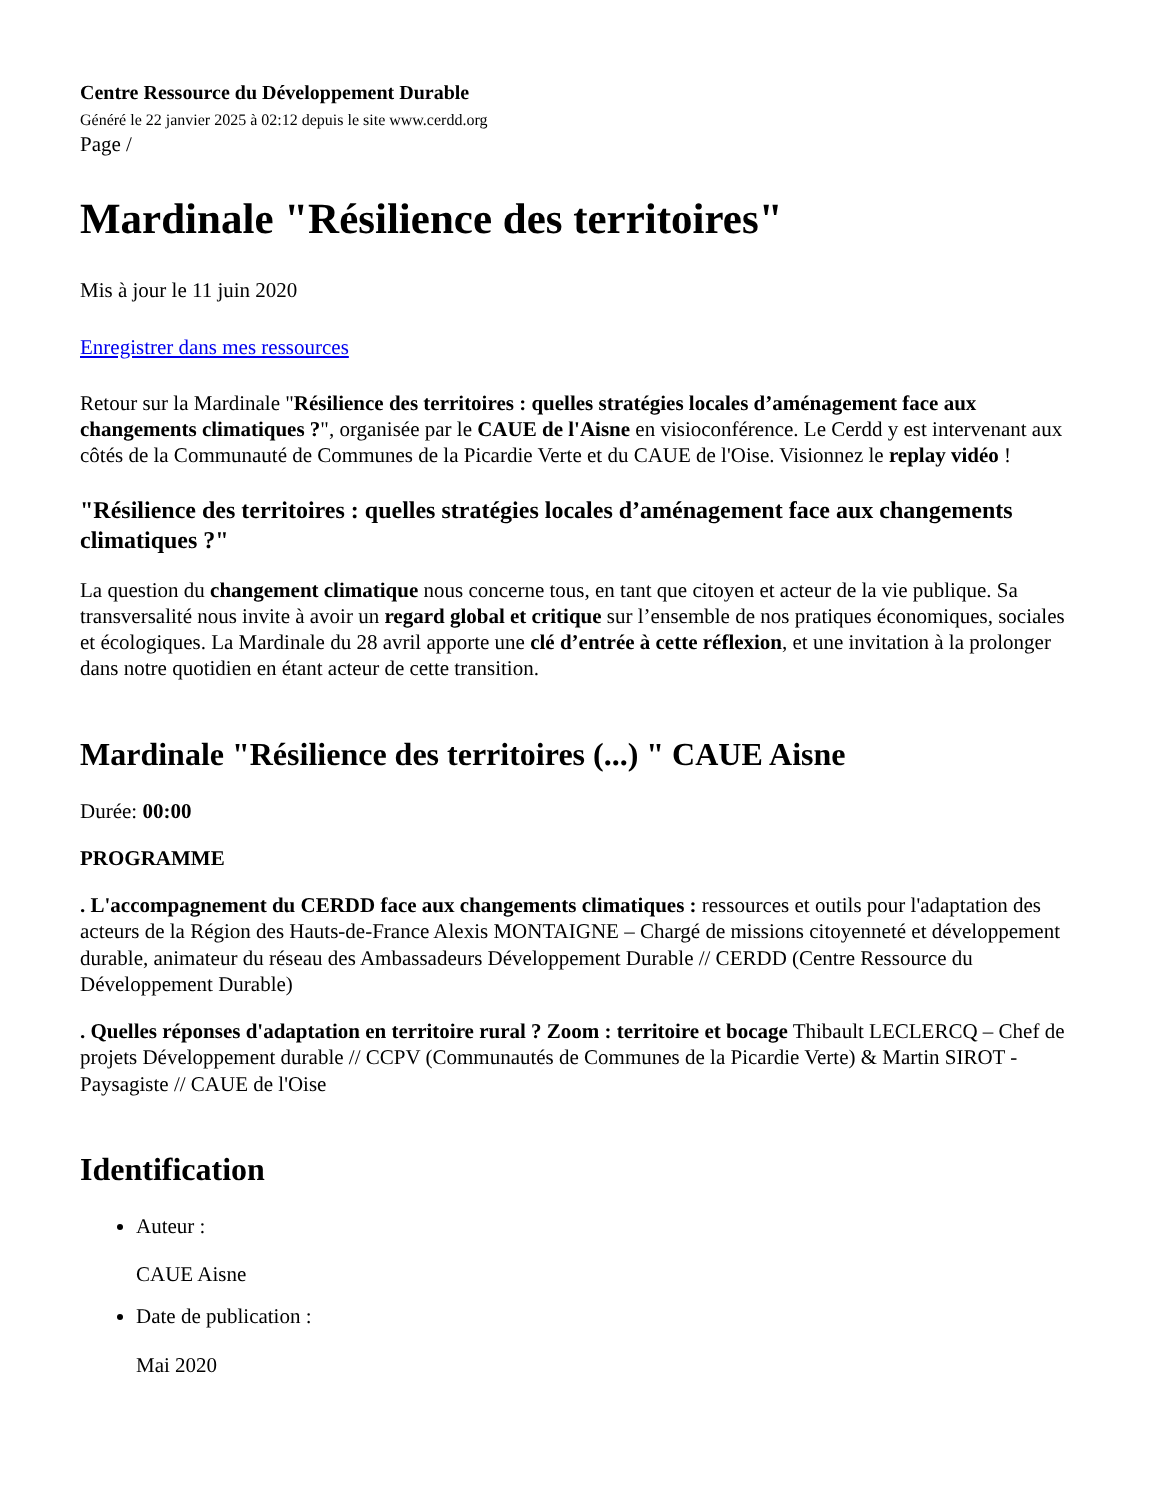Centre Ressource du Développement Durable
Généré le 22 janvier 2025 à 02:12 depuis le site www.cerdd.org
Page /
Mardinale "Résilience des territoires"
Mis à jour le 11 juin 2020
Enregistrer dans mes ressources
Retour sur la Mardinale "Résilience des territoires : quelles stratégies locales d’aménagement face aux changements climatiques ?", organisée par le CAUE de l'Aisne en visioconférence. Le Cerdd y est intervenant aux côtés de la Communauté de Communes de la Picardie Verte et du CAUE de l'Oise. Visionnez le replay vidéo !
"Résilience des territoires : quelles stratégies locales d’aménagement face aux changements climatiques ?"
La question du changement climatique nous concerne tous, en tant que citoyen et acteur de la vie publique. Sa transversalité nous invite à avoir un regard global et critique sur l’ensemble de nos pratiques économiques, sociales et écologiques. La Mardinale du 28 avril apporte une clé d’entrée à cette réflexion, et une invitation à la prolonger dans notre quotidien en étant acteur de cette transition.
Mardinale "Résilience des territoires (...) " CAUE Aisne
Durée: 00:00
PROGRAMME
. L'accompagnement du CERDD face aux changements climatiques : ressources et outils pour l'adaptation des acteurs de la Région des Hauts-de-France Alexis MONTAIGNE – Chargé de missions citoyenneté et développement durable, animateur du réseau des Ambassadeurs Développement Durable // CERDD (Centre Ressource du Développement Durable)
. Quelles réponses d'adaptation en territoire rural ? Zoom : territoire et bocage Thibault LECLERCQ – Chef de projets Développement durable // CCPV (Communautés de Communes de la Picardie Verte) & Martin SIROT - Paysagiste // CAUE de l'Oise
Identification
Auteur :
CAUE Aisne
Date de publication :
Mai 2020